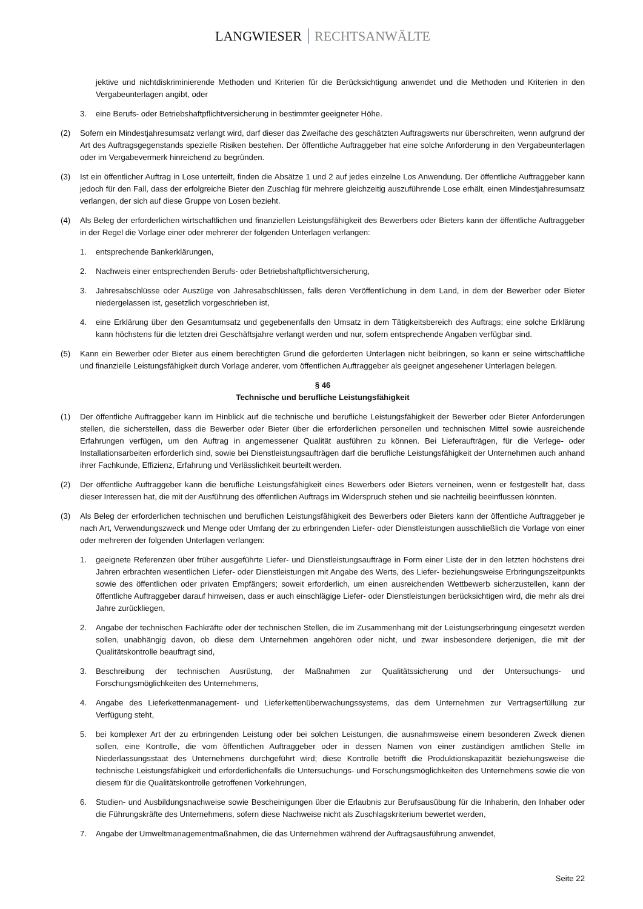LANGWIESER RECHTSANWÄLTE
jektive und nichtdiskriminierende Methoden und Kriterien für die Berücksichtigung anwendet und die Methoden und Kriterien in den Vergabeunterlagen angibt, oder
3. eine Berufs- oder Betriebshaftpflichtversicherung in bestimmter geeigneter Höhe.
(2) Sofern ein Mindestjahresumsatz verlangt wird, darf dieser das Zweifache des geschätzten Auftragswerts nur überschreiten, wenn aufgrund der Art des Auftragsgegenstands spezielle Risiken bestehen. Der öffentliche Auftraggeber hat eine solche Anforderung in den Vergabeunterlagen oder im Vergabevermerk hinreichend zu begründen.
(3) Ist ein öffentlicher Auftrag in Lose unterteilt, finden die Absätze 1 und 2 auf jedes einzelne Los Anwendung. Der öffentliche Auftraggeber kann jedoch für den Fall, dass der erfolgreiche Bieter den Zuschlag für mehrere gleichzeitig auszuführende Lose erhält, einen Mindestjahresumsatz verlangen, der sich auf diese Gruppe von Losen bezieht.
(4) Als Beleg der erforderlichen wirtschaftlichen und finanziellen Leistungsfähigkeit des Bewerbers oder Bieters kann der öffentliche Auftraggeber in der Regel die Vorlage einer oder mehrerer der folgenden Unterlagen verlangen:
1. entsprechende Bankerklärungen,
2. Nachweis einer entsprechenden Berufs- oder Betriebshaftpflichtversicherung,
3. Jahresabschlüsse oder Auszüge von Jahresabschlüssen, falls deren Veröffentlichung in dem Land, in dem der Bewerber oder Bieter niedergelassen ist, gesetzlich vorgeschrieben ist,
4. eine Erklärung über den Gesamtumsatz und gegebenenfalls den Umsatz in dem Tätigkeitsbereich des Auftrags; eine solche Erklärung kann höchstens für die letzten drei Geschäftsjahre verlangt werden und nur, sofern entsprechende Angaben verfügbar sind.
(5) Kann ein Bewerber oder Bieter aus einem berechtigten Grund die geforderten Unterlagen nicht beibringen, so kann er seine wirtschaftliche und finanzielle Leistungsfähigkeit durch Vorlage anderer, vom öffentlichen Auftraggeber als geeignet angesehener Unterlagen belegen.
§ 46
Technische und berufliche Leistungsfähigkeit
(1) Der öffentliche Auftraggeber kann im Hinblick auf die technische und berufliche Leistungsfähigkeit der Bewerber oder Bieter Anforderungen stellen, die sicherstellen, dass die Bewerber oder Bieter über die erforderlichen personellen und technischen Mittel sowie ausreichende Erfahrungen verfügen, um den Auftrag in angemessener Qualität ausführen zu können. Bei Lieferaufträgen, für die Verlege- oder Installationsarbeiten erforderlich sind, sowie bei Dienstleistungsaufträgen darf die berufliche Leistungsfähigkeit der Unternehmen auch anhand ihrer Fachkunde, Effizienz, Erfahrung und Verlässlichkeit beurteilt werden.
(2) Der öffentliche Auftraggeber kann die berufliche Leistungsfähigkeit eines Bewerbers oder Bieters verneinen, wenn er festgestellt hat, dass dieser Interessen hat, die mit der Ausführung des öffentlichen Auftrags im Widerspruch stehen und sie nachteilig beeinflussen könnten.
(3) Als Beleg der erforderlichen technischen und beruflichen Leistungsfähigkeit des Bewerbers oder Bieters kann der öffentliche Auftraggeber je nach Art, Verwendungszweck und Menge oder Umfang der zu erbringenden Liefer- oder Dienstleistungen ausschließlich die Vorlage von einer oder mehreren der folgenden Unterlagen verlangen:
1. geeignete Referenzen über früher ausgeführte Liefer- und Dienstleistungsaufträge in Form einer Liste der in den letzten höchstens drei Jahren erbrachten wesentlichen Liefer- oder Dienstleistungen mit Angabe des Werts, des Liefer- beziehungsweise Erbringungszeitpunkts sowie des öffentlichen oder privaten Empfängers; soweit erforderlich, um einen ausreichenden Wettbewerb sicherzustellen, kann der öffentliche Auftraggeber darauf hinweisen, dass er auch einschlägige Liefer- oder Dienstleistungen berücksichtigen wird, die mehr als drei Jahre zurückliegen,
2. Angabe der technischen Fachkräfte oder der technischen Stellen, die im Zusammenhang mit der Leistungserbringung eingesetzt werden sollen, unabhängig davon, ob diese dem Unternehmen angehören oder nicht, und zwar insbesondere derjenigen, die mit der Qualitätskontrolle beauftragt sind,
3. Beschreibung der technischen Ausrüstung, der Maßnahmen zur Qualitätssicherung und der Untersuchungs- und Forschungsmöglichkeiten des Unternehmens,
4. Angabe des Lieferkettenmanagement- und Lieferkettenüberwachungssystems, das dem Unternehmen zur Vertragserfüllung zur Verfügung steht,
5. bei komplexer Art der zu erbringenden Leistung oder bei solchen Leistungen, die ausnahmsweise einem besonderen Zweck dienen sollen, eine Kontrolle, die vom öffentlichen Auftraggeber oder in dessen Namen von einer zuständigen amtlichen Stelle im Niederlassungsstaat des Unternehmens durchgeführt wird; diese Kontrolle betrifft die Produktionskapazität beziehungsweise die technische Leistungsfähigkeit und erforderlichenfalls die Untersuchungs- und Forschungsmöglichkeiten des Unternehmens sowie die von diesem für die Qualitätskontrolle getroffenen Vorkehrungen,
6. Studien- und Ausbildungsnachweise sowie Bescheinigungen über die Erlaubnis zur Berufsausübung für die Inhaberin, den Inhaber oder die Führungskräfte des Unternehmens, sofern diese Nachweise nicht als Zuschlagskriterium bewertet werden,
7. Angabe der Umweltmanagementmaßnahmen, die das Unternehmen während der Auftragsausführung anwendet,
Seite 22